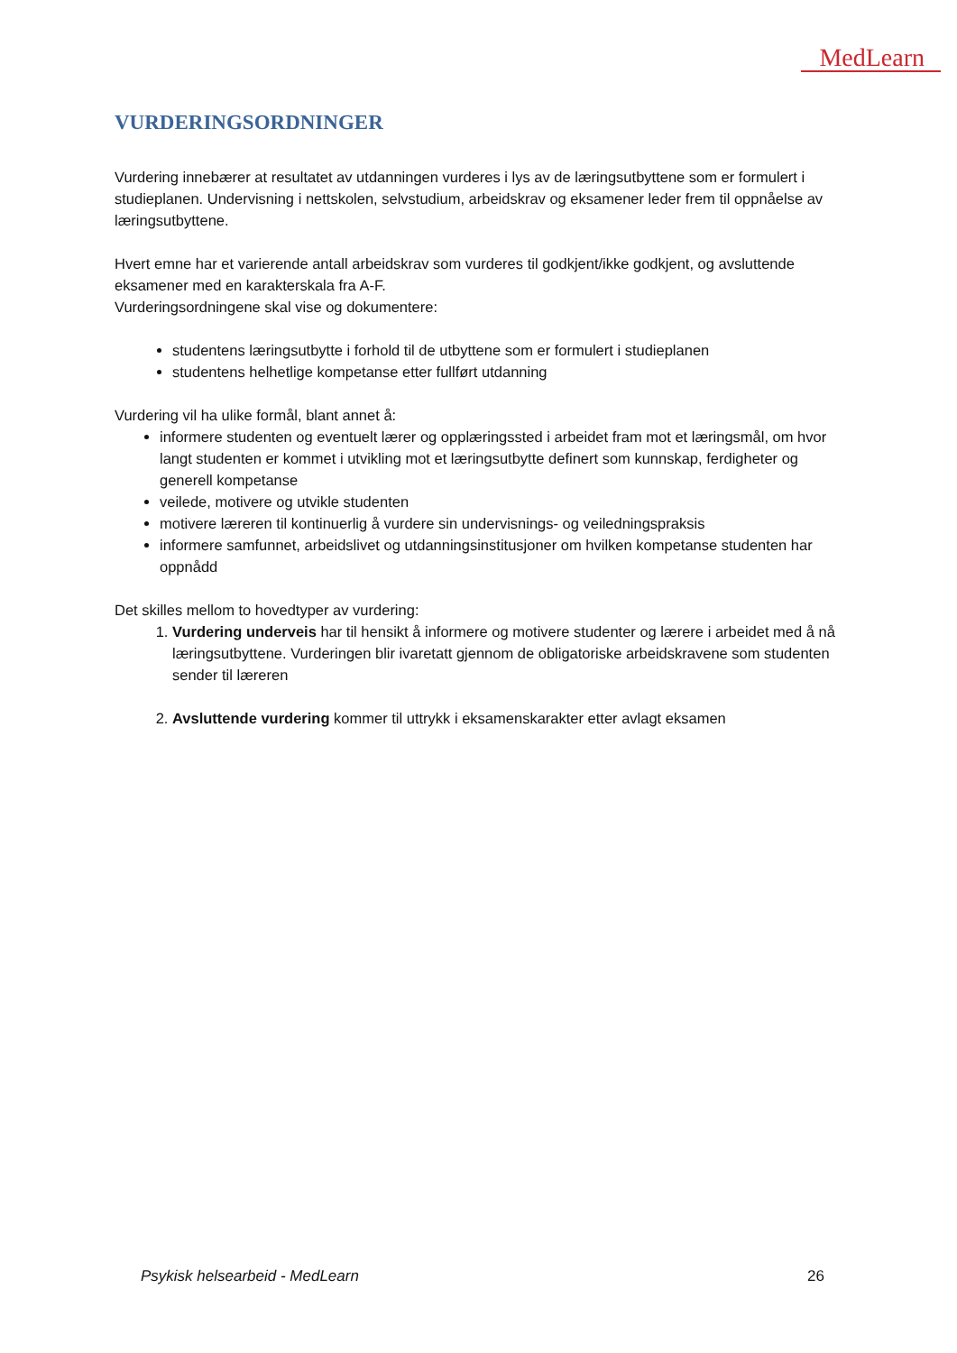MedLearn
VURDERINGSORDNINGER
Vurdering innebærer at resultatet av utdanningen vurderes i lys av de læringsutbyttene som er formulert i studieplanen. Undervisning i nettskolen, selvstudium, arbeidskrav og eksamener leder frem til oppnåelse av læringsutbyttene.
Hvert emne har et varierende antall arbeidskrav som vurderes til godkjent/ikke godkjent, og avsluttende eksamener med en karakterskala fra A-F.
Vurderingsordningene skal vise og dokumentere:
studentens læringsutbytte i forhold til de utbyttene som er formulert i studieplanen
studentens helhetlige kompetanse etter fullført utdanning
Vurdering vil ha ulike formål, blant annet å:
informere studenten og eventuelt lærer og opplæringssted i arbeidet fram mot et læringsmål, om hvor langt studenten er kommet i utvikling mot et læringsutbytte definert som kunnskap, ferdigheter og generell kompetanse
veilede, motivere og utvikle studenten
motivere læreren til kontinuerlig å vurdere sin undervisnings- og veiledningspraksis
informere samfunnet, arbeidslivet og utdanningsinstitusjoner om hvilken kompetanse studenten har oppnådd
Det skilles mellom to hovedtyper av vurdering:
1. Vurdering underveis har til hensikt å informere og motivere studenter og lærere i arbeidet med å nå læringsutbyttene. Vurderingen blir ivaretatt gjennom de obligatoriske arbeidskravene som studenten sender til læreren
2. Avsluttende vurdering kommer til uttrykk i eksamenskarakter etter avlagt eksamen
Psykisk helsearbeid - MedLearn 26